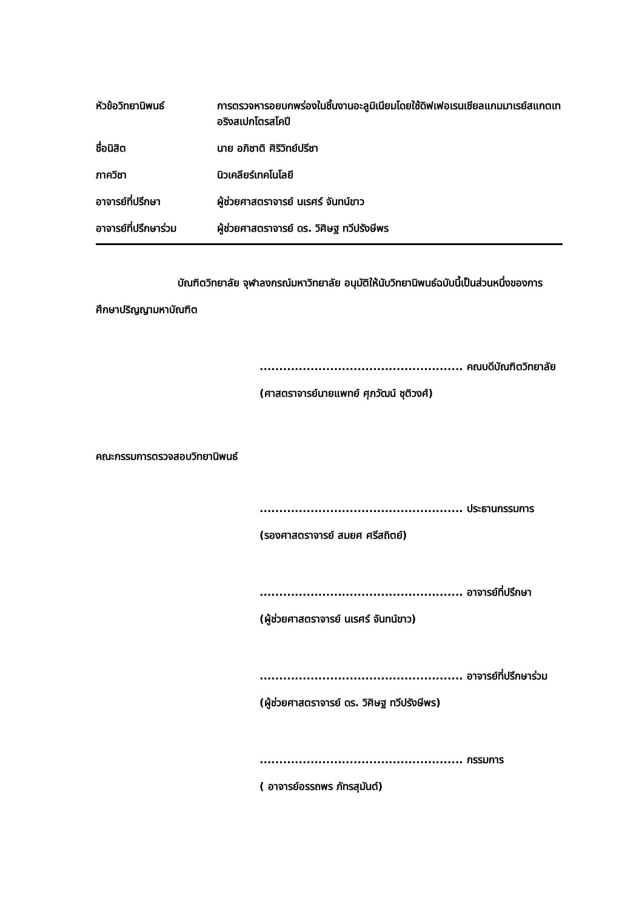| หัวข้อวิทยานิพนธ์ | การตรวจหารอยบกพร่องในชิ้นงานอะลูมิเนียมโดยใช้ดิฟเฟอเรนเชียลแกมมาเรย์สแกตเทอริงสเปกโตรสโคปี |
| ชื่อนิสิต | นาย อภิชาติ ศิริวิทย์ปรีชา |
| ภาควิชา | นิวเคลียร์เทคโนโลยี |
| อาจารย์ที่ปรึกษา | ผู้ช่วยศาสตราจารย์ นเรศร์ จันทน์ขาว |
| อาจารย์ที่ปรึกษาร่วม | ผู้ช่วยศาสตราจารย์ ดร. วิศิษฐ ทวีปรังษีพร |
บัณฑิตวิทยาลัย จุฬาลงกรณ์มหาวิทยาลัย อนุมัติให้นับวิทยานิพนธ์ฉบับนี้เป็นส่วนหนึ่งของการศึกษาปริญญามหาบัณฑิต
.................................................... คณบดีบัณฑิตวิทยาลัย
(ศาสตราจารย์นายแพทย์ ศุภวัฒน์ ชุติวงศ์)
คณะกรรมการตรวจสอบวิทยานิพนธ์
.................................................... ประธานกรรมการ
(รองศาสตราจารย์ สมยศ ศรีสถิตย์)
.................................................... อาจารย์ที่ปรึกษา
(ผู้ช่วยศาสตราจารย์ นเรศร์ จันทน์ขาว)
.................................................... อาจารย์ที่ปรึกษาร่วม
(ผู้ช่วยศาสตราจารย์ ดร. วิศิษฐ ทวีปรังษีพร)
.................................................... กรรมการ
( อาจารย์อรรถพร ภัทรสุมันต์)